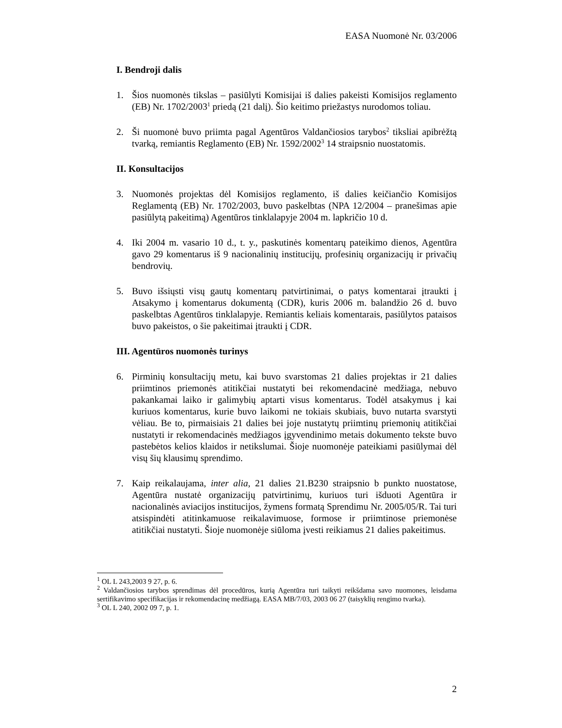EASA Nuomonė Nr. 03/2006
I. Bendroji dalis
1. Šios nuomonės tikslas – pasiūlyti Komisijai iš dalies pakeisti Komisijos reglamento (EB) Nr. 1702/2003<sup>1</sup> priedą (21 dalį). Šio keitimo priežastys nurodomos toliau.
2. Ši nuomonė buvo priimta pagal Agentūros Valdančiosios tarybos<sup>2</sup> tiksliai apibrėžtą tvarką, remiantis Reglamento (EB) Nr. 1592/2002<sup>3</sup> 14 straipsnio nuostatomis.
II. Konsultacijos
3. Nuomonės projektas dėl Komisijos reglamento, iš dalies keičiančio Komisijos Reglamentą (EB) Nr. 1702/2003, buvo paskelbtas (NPA 12/2004 – pranešimas apie pasiūlytą pakeitimą) Agentūros tinklalapyje 2004 m. lapkričio 10 d.
4. Iki 2004 m. vasario 10 d., t. y., paskutinės komentarų pateikimo dienos, Agentūra gavo 29 komentarus iš 9 nacionalinių institucijų, profesinių organizacijų ir privačių bendrovių.
5. Buvo išsiųsti visų gautų komentarų patvirtinimai, o patys komentarai įtraukti į Atsakymo į komentarus dokumentą (CDR), kuris 2006 m. balandžio 26 d. buvo paskelbtas Agentūros tinklalapyje. Remiantis keliais komentarais, pasiūlytos pataisos buvo pakeistos, o šie pakeitimai įtraukti į CDR.
III. Agentūros nuomonės turinys
6. Pirminių konsultacijų metu, kai buvo svarstomas 21 dalies projektas ir 21 dalies priimtinos priemonės atitikčiai nustatyti bei rekomendacinė medžiaga, nebuvo pakankamai laiko ir galimybių aptarti visus komentarus. Todėl atsakymus į kai kuriuos komentarus, kurie buvo laikomi ne tokiais skubiais, buvo nutarta svarstyti vėliau. Be to, pirmaisiais 21 dalies bei joje nustatytų priimtinų priemonių atitikčiai nustatyti ir rekomendacinės medžiagos įgyvendinimo metais dokumento tekste buvo pastebėtos kelios klaidos ir netikslumai. Šioje nuomonėje pateikiami pasiūlymai dėl visų šių klausimų sprendimo.
7. Kaip reikalaujama, inter alia, 21 dalies 21.B230 straipsnio b punkto nuostatose, Agentūra nustatė organizacijų patvirtinimų, kuriuos turi išduoti Agentūra ir nacionalinės aviacijos institucijos, žymens formatą Sprendimu Nr. 2005/05/R. Tai turi atsispindėti atitinkamuose reikalavimuose, formose ir priimtinose priemonėse atitikčiai nustatyti. Šioje nuomonėje siūloma įvesti reikiamus 21 dalies pakeitimus.
<sup>1</sup> OL L 243,2003 9 27, p. 6.
<sup>2</sup> Valdančiosios tarybos sprendimas dėl procedūros, kurią Agentūra turi taikyti reikšdama savo nuomones, leisdama sertifikavimo specifikacijas ir rekomendacinę medžiagą. EASA MB/7/03, 2003 06 27 (taisyklių rengimo tvarka).
<sup>3</sup> OL L 240, 2002 09 7, p. 1.
2